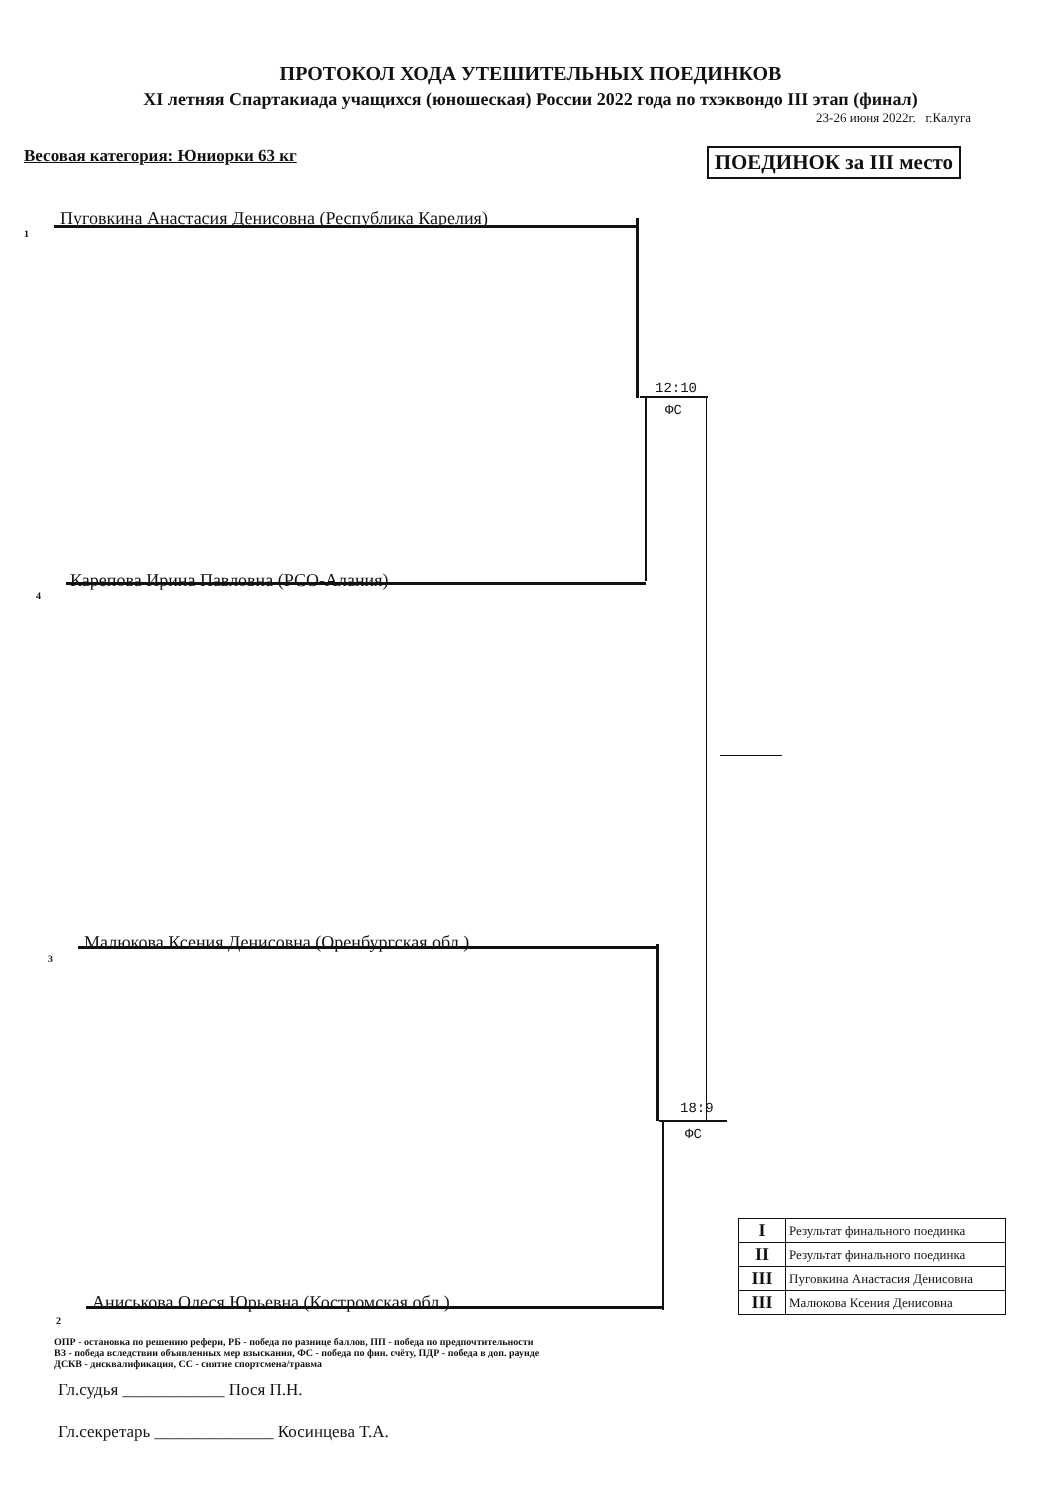ПРОТОКОЛ ХОДА УТЕШИТЕЛЬНЫХ ПОЕДИНКОВ
XI летняя Спартакиада учащихся (юношеская) России 2022 года по тхэквондо III этап (финал)
23-26 июня 2022г. г.Калуга
Весовая категория: Юниорки 63 кг ПОЕДИНОК за III место
1
Пуговкина Анастасия Денисовна (Республика Карелия)
12:10
ФС
4
Карепова Ирина Павловна (РСО-Алания)
3
Малюкова Ксения Денисовна (Оренбургская обл.)
18:9
ФС
2
Аниськова Олеся Юрьевна (Костромская обл.)
| I | Результат финального поединка |
| II | Результат финального поединка |
| III | Пуговкина Анастасия Денисовна |
| III | Малюкова Ксения Денисовна |
ОПР - остановка по решению рефери, РБ - победа по разнице баллов, ПП - победа по предпочтительности
ВЗ - победа вследствии объявленных мер взыскания, ФС - победа по фин. счёту, ПДР - победа в доп. раунде
ДСКВ - дисквалификация, СС - снятие спортсмена/травма
Гл.судья ____________ Пося П.Н.
Гл.секретарь ______________ Косинцева Т.А.